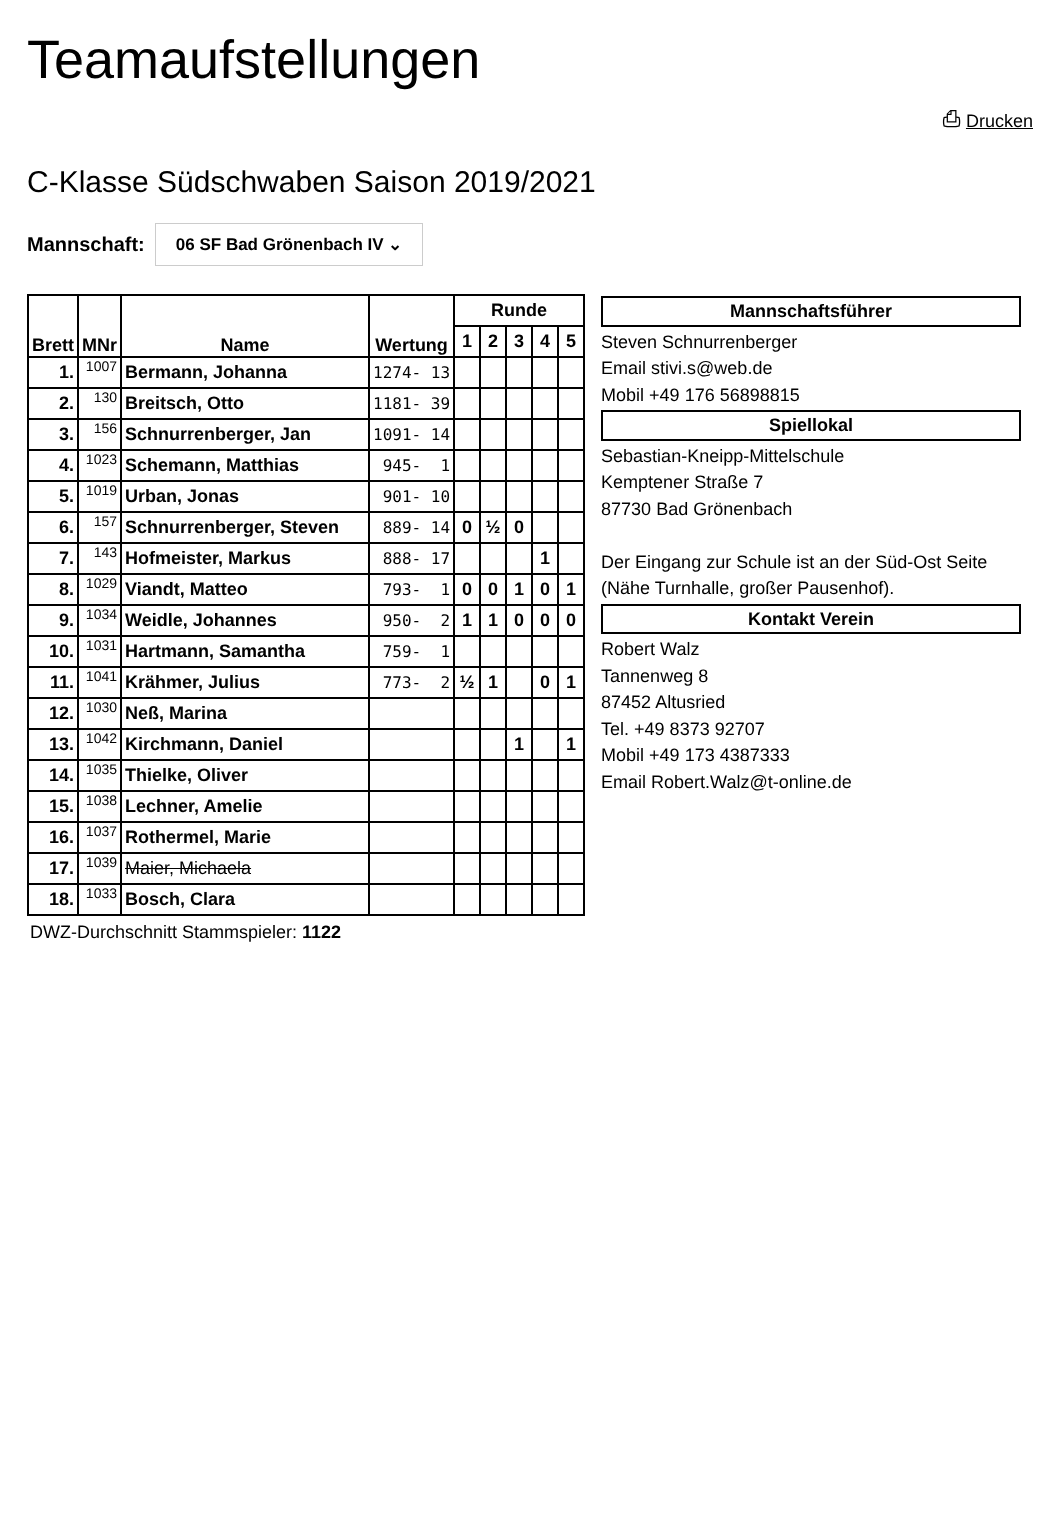Teamaufstellungen
⎙ Drucken
C-Klasse Südschwaben Saison 2019/2021
Mannschaft:
06 SF Bad Grönenbach IV ⌄
| Brett | MNr | Name | Wertung | Runde | | | | |
| --- | --- | --- | --- | --- | --- | --- | --- | --- |
| | | | | 1 | 2 | 3 | 4 | 5 |
| 1. | 1007 | Bermann, Johanna | 1274- 13 | | | | | |
| 2. | 130 | Breitsch, Otto | 1181- 39 | | | | | |
| 3. | 156 | Schnurrenberger, Jan | 1091- 14 | | | | | |
| 4. | 1023 | Schemann, Matthias | 945- 1 | | | | | |
| 5. | 1019 | Urban, Jonas | 901- 10 | | | | | |
| 6. | 157 | Schnurrenberger, Steven | 889- 14 | 0 | ½ | 0 | | |
| 7. | 143 | Hofmeister, Markus | 888- 17 | | | | 1 | |
| 8. | 1029 | Viandt, Matteo | 793- 1 | 0 | 0 | 1 | 0 | 1 |
| 9. | 1034 | Weidle, Johannes | 950- 2 | 1 | 1 | 0 | 0 | 0 |
| 10. | 1031 | Hartmann, Samantha | 759- 1 | | | | | |
| 11. | 1041 | Krähmer, Julius | 773- 2 | ½ | 1 | | 0 | 1 |
| 12. | 1030 | Neß, Marina | | | | | | |
| 13. | 1042 | Kirchmann, Daniel | | | | 1 | | 1 |
| 14. | 1035 | Thielke, Oliver | | | | | | |
| 15. | 1038 | Lechner, Amelie | | | | | | |
| 16. | 1037 | Rothermel, Marie | | | | | | |
| 17. | 1039 | Maier, Michaela | | | | | | |
| 18. | 1033 | Bosch, Clara | | | | | | |
DWZ-Durchschnitt Stammspieler: 1122
Mannschaftsführer
Steven Schnurrenberger
Email stivi.s@web.de
Mobil +49 176 56898815
Spiellokal
Sebastian-Kneipp-Mittelschule
Kemptener Straße 7
87730 Bad Grönenbach
Der Eingang zur Schule ist an der Süd-Ost Seite (Nähe Turnhalle, großer Pausenhof).
Kontakt Verein
Robert Walz
Tannenweg 8
87452 Altusried
Tel. +49 8373 92707
Mobil +49 173 4387333
Email Robert.Walz@t-online.de